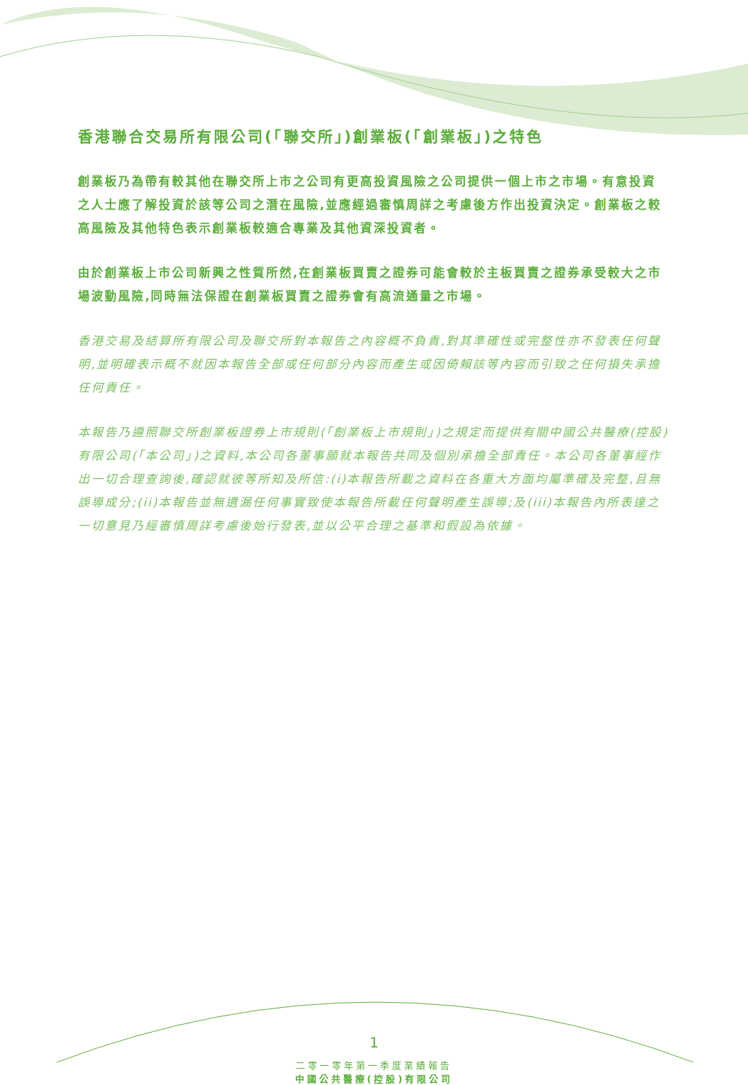香港聯合交易所有限公司(「聯交所」)創業板(「創業板」)之特色
創業板乃為帶有較其他在聯交所上市之公司有更高投資風險之公司提供一個上市之市場。有意投資之人士應了解投資於該等公司之潛在風險,並應經過審慎周詳之考慮後方作出投資決定。創業板之較高風險及其他特色表示創業板較適合專業及其他資深投資者。
由於創業板上市公司新興之性質所然,在創業板買賣之證券可能會較於主板買賣之證券承受較大之市場波動風險,同時無法保證在創業板買賣之證券會有高流通量之市場。
香港交易及結算所有限公司及聯交所對本報告之內容概不負責,對其準確性或完整性亦不發表任何聲明,並明確表示概不就因本報告全部或任何部分內容而產生或因倚賴該等內容而引致之任何損失承擔任何責任。
本報告乃遵照聯交所創業板證券上市規則(「創業板上市規則」)之規定而提供有關中國公共醫療(控股)有限公司(「本公司」)之資料,本公司各董事願就本報告共同及個別承擔全部責任。本公司各董事經作出一切合理查詢後,確認就彼等所知及所信:(i)本報告所載之資料在各重大方面均屬準確及完整,且無誤導成分;(ii)本報告並無遺漏任何事實致使本報告所載任何聲明產生誤導;及(iii)本報告內所表達之一切意見乃經審慎周詳考慮後始行發表,並以公平合理之基準和假設為依據。
1
二零一零年第一季度業績報告
中國公共醫療(控股)有限公司